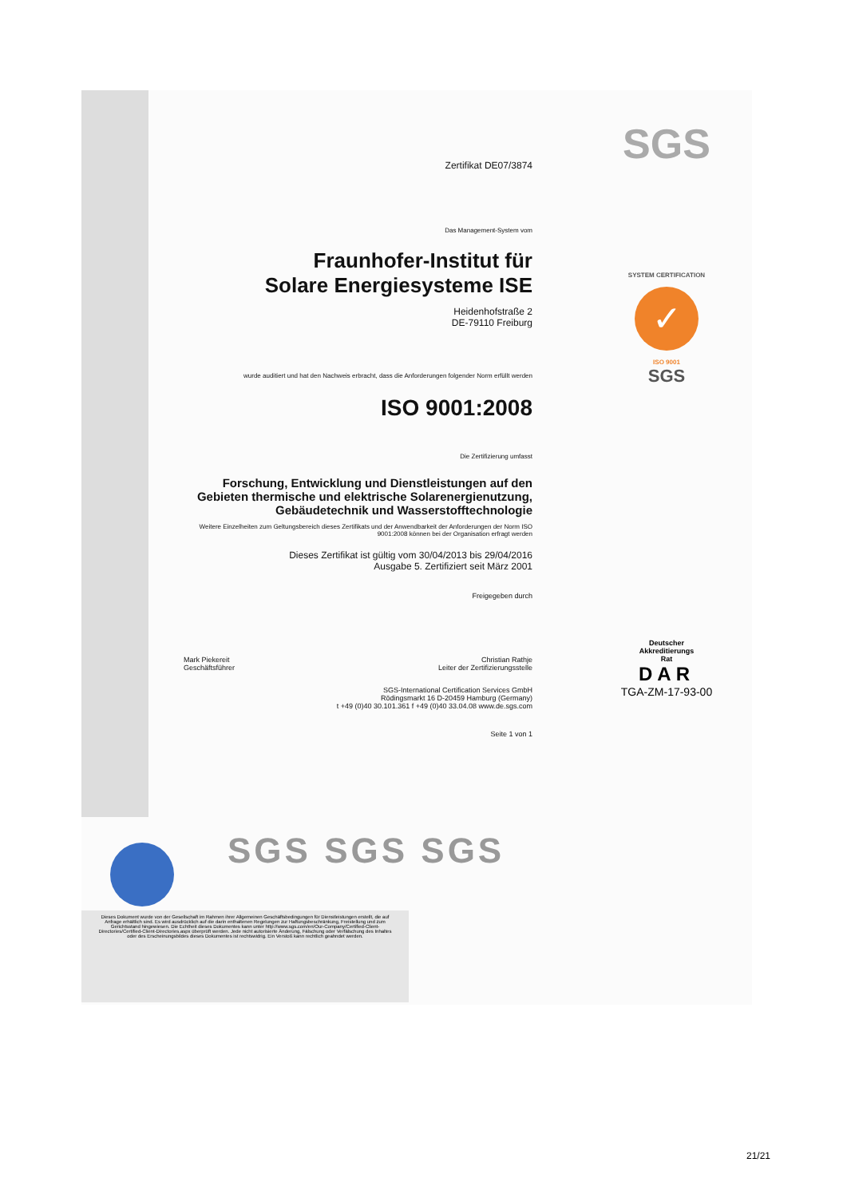SGS
Zertifikat DE07/3874
Das Management-System vom
Fraunhofer-Institut für
Solare Energiesysteme ISE
Heidenhofstraße 2
DE-79110 Freiburg
wurde auditiert und hat den Nachweis erbracht, dass die Anforderungen folgender Norm erfüllt werden
ISO 9001:2008
Die Zertifizierung umfasst
Forschung, Entwicklung und Dienstleistungen auf den Gebieten thermische und elektrische Solarenergienutzung, Gebäudetechnik und Wasserstofftechnologie
Weitere Einzelheiten zum Geltungsbereich dieses Zertifikats und der Anwendbarkeit der Anforderungen der Norm ISO 9001:2008 können bei der Organisation erfragt werden
Dieses Zertifikat ist gültig vom 30/04/2013 bis 29/04/2016
Ausgabe 5. Zertifiziert seit März 2001
Freigegeben durch
Mark Piekereit
Geschäftsführer
Christian Rathje
Leiter der Zertifizierungsstelle
SGS-International Certification Services GmbH
Rödingsmarkt 16 D-20459 Hamburg (Germany)
t +49 (0)40 30.101.361 f +49 (0)40 33.04.08 www.de.sgs.com
Seite 1 von 1
SYSTEM CERTIFICATION
✓
ISO 9001
SGS
Deutscher
Akkreditierungs
Rat
DAR
TGA-ZM-17-93-00
SGS SGS SGS
Dieses Dokument wurde von der Gesellschaft im Rahmen ihrer Allgemeinen Geschäftsbedingungen für Dienstleistungen erstellt, die auf Anfrage erhältlich sind. Es wird ausdrücklich auf die darin enthaltenen Regelungen zur Haftungsbeschränkung, Freistellung und zum Gerichtsstand hingewiesen. Die Echtheit dieses Dokumentes kann unter http://www.sgs.com/en/Our-Company/Certified-Client-Directories/Certified-Client-Directories.aspx überprüft werden. Jede nicht autorisierte Änderung, Fälschung oder Verfälschung des Inhaltes oder des Erscheinungsbildes dieses Dokumentes ist rechtswidrig. Ein Verstoß kann rechtlich geahndet werden.
21/21